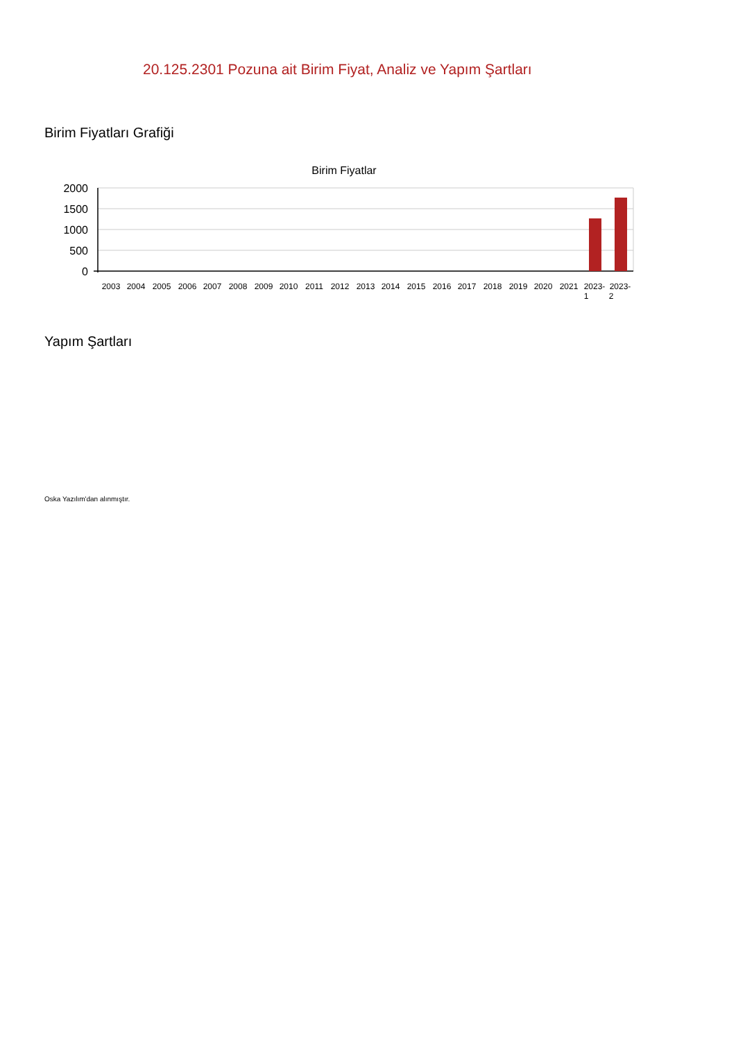20.125.2301 Pozuna ait Birim Fiyat, Analiz ve Yapım Şartları
Birim Fiyatları Grafiği
Birim Fiyatlar
2000
1500
1000
500
0
2003
2004
2005
2006
2007
2008
2009
2010
2011
2012
2013
2014
2015
2016
2017
2018
2019
2020
2021
2023-
1
2023-
2
Yapım Şartları
Oska Yazılım'dan alınmıştır.